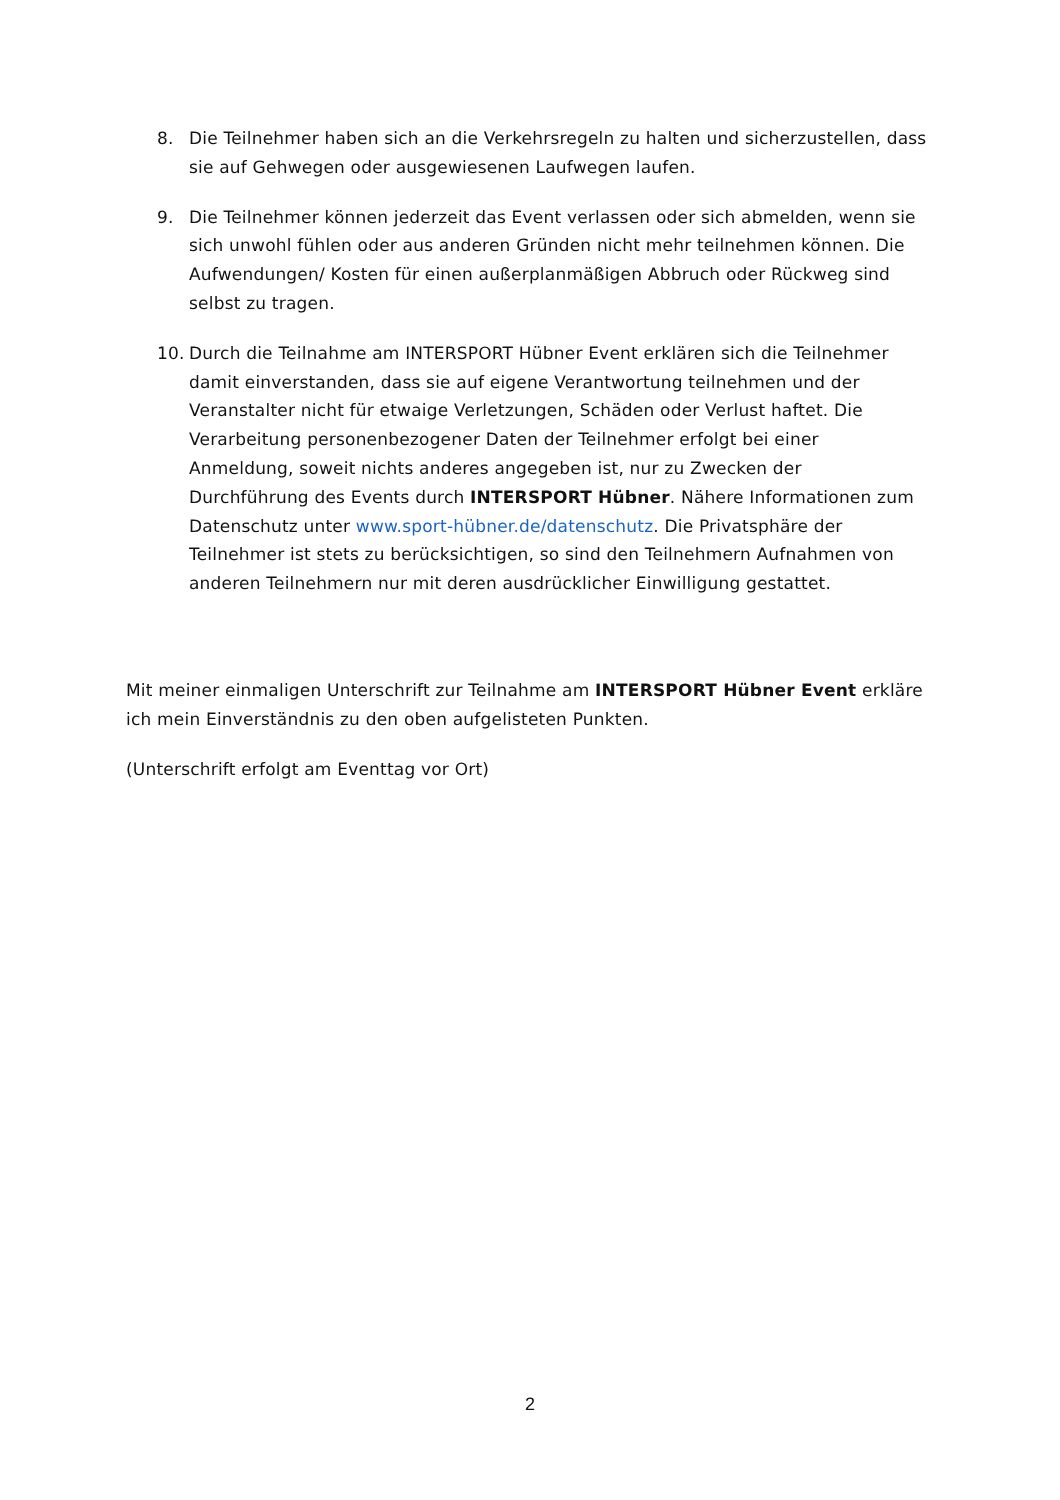8. Die Teilnehmer haben sich an die Verkehrsregeln zu halten und sicherzustellen, dass sie auf Gehwegen oder ausgewiesenen Laufwegen laufen.
9. Die Teilnehmer können jederzeit das Event verlassen oder sich abmelden, wenn sie sich unwohl fühlen oder aus anderen Gründen nicht mehr teilnehmen können. Die Aufwendungen/ Kosten für einen außerplanmäßigen Abbruch oder Rückweg sind selbst zu tragen.
10. Durch die Teilnahme am INTERSPORT Hübner Event erklären sich die Teilnehmer damit einverstanden, dass sie auf eigene Verantwortung teilnehmen und der Veranstalter nicht für etwaige Verletzungen, Schäden oder Verlust haftet. Die Verarbeitung personenbezogener Daten der Teilnehmer erfolgt bei einer Anmeldung, soweit nichts anderes angegeben ist, nur zu Zwecken der Durchführung des Events durch INTERSPORT Hübner. Nähere Informationen zum Datenschutz unter www.sport-hübner.de/datenschutz. Die Privatsphäre der Teilnehmer ist stets zu berücksichtigen, so sind den Teilnehmern Aufnahmen von anderen Teilnehmern nur mit deren ausdrücklicher Einwilligung gestattet.
Mit meiner einmaligen Unterschrift zur Teilnahme am INTERSPORT Hübner Event erkläre ich mein Einverständnis zu den oben aufgelisteten Punkten.
(Unterschrift erfolgt am Eventtag vor Ort)
2